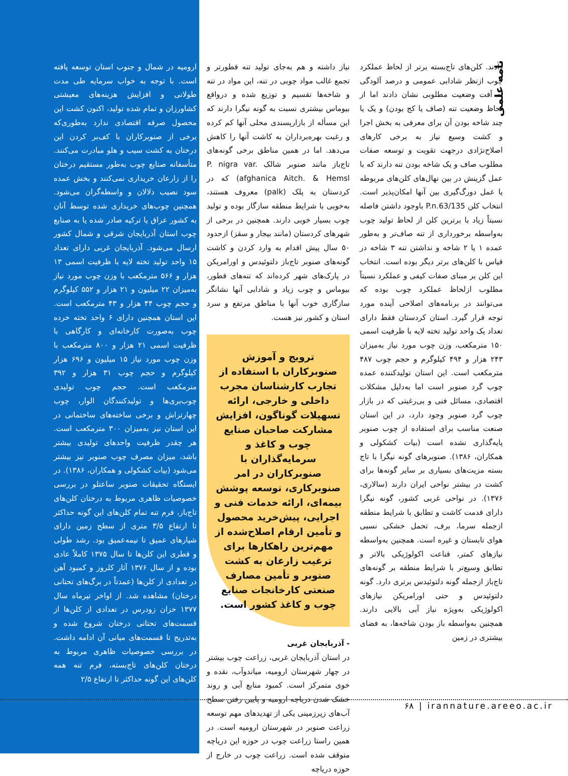نامه علمی
دادند. کلن‌های تاج‌بسته برتر از لحاظ عملکرد چوب ازنظر شادابی عمومی و درصد آلودگی به آفت وضعیت مطلوبی نشان دادند اما از لحاظ وضعیت تنه (صاف یا کج بودن) و یک یا چند شاخه بودن آن برای معرفی به بخش اجرا و کشت وسیع نیاز به برخی کارهای اصلاح‌نژادی درجهت تقویت و توسعه صفات مطلوب صاف و یک شاخه بودن تنه دارند که با عمل گزینش در بین نهال‌های کلن‌های مربوطه یا عمل دورگ‌گیری بین آنها امکان‌پذیر است. انتخاب کلن P.n.63/135 باوجود داشتن فاصله نسبتاً زیاد با برترین کلن از لحاظ تولید چوب به‌واسطه برخورداری از تنه صاف‌تر و به‌طور عمده ۱ یا ۲ شاخه و نداشتن تنه ۳ شاخه در قیاس با کلن‌های برتر دیگر بوده است. انتخاب این کلن بر مبنای صفات کیفی و عملکرد نسبتاً مطلوب ازلحاظ عملکرد چوب بوده که می‌توانند در برنامه‌های اصلاحی آینده مورد توجه قرار گیرد. استان کردستان فقط دارای تعداد یک واحد تولید تخته لایه با ظرفیت اسمی ۱۵۰ مترمکعب، وزن چوب مورد نیاز به‌میزان ۲۴۳ هزار و ۴۹۴ کیلوگرم و حجم چوب ۴۸۷ مترمکعب است. این استان تولیدکننده عمده چوب گرد صنوبر است اما به‌دلیل مشکلات اقتصادی، مسائل فنی و بی‌رغبتی که در بازار چوب گرد صنوبر وجود دارد، در این استان صنعت مناسب برای استفاده از چوب صنوبر پایه‌گذاری نشده است (بیات کشکولی و همکاران، ۱۳۸۶). صنوبرهای گونه نیگرا با تاج بسته مزیت‌های بسیاری بر سایر گونه‌ها برای کشت در بیشتر نواحی ایران دارند (سالاری، ۱۳۷۶). در نواحی غربی کشور، گونه نیگرا دارای قدمت کاشت و تطابق با شرایط منطقه ازجمله سرما، برف، تحمل خشکی نسبی هوای تابستان و غیره است. همچنین به‌واسطه نیازهای کمتر، قناعت اکولوژیکی بالاتر و تطابق وسیع‌تر با شرایط منطقه بر گونه‌های تاج‌باز ازجمله گونه دلتوئیدس برتری دارد. گونه دلتوئیدس و حتی اورامریکن نیازهای اکولوژیکی به‌ویژه نیاز آبی بالایی دارند. همچنین به‌واسطه باز بودن شاخه‌ها، به فضای بیشتری در زمین
نیاز داشته و هم به‌جای تولید تنه قطورتر و تجمع غالب مواد چوبی در تنه، این مواد در تنه و شاخه‌ها تقسیم و توزیع شده و درواقع بیوماس بیشتری نسبت به گونه نیگرا دارند که این مسأله از بازارپسندی محلی آنها کم کرده و رغبت بهره‌برداران به کاشت آنها را کاهش می‌دهد. اما در همین مناطق برخی گونه‌های تاج‌باز مانند صنوبر شالک P. nigra var. afghanica Aitch. & Hemsl) که در کردستان به پلک (palk) معروف هستند، به‌خوبی با شرایط منطقه سازگار بوده و تولید چوب بسیار خوبی دارند. همچنین در برخی از شهرهای کردستان (مانند بیجار و سقز) ازحدود ۵۰ سال پیش اقدام به وارد کردن و کاشت گونه‌های صنوبر تاج‌باز دلتوئیدس و اورامریکن در پارک‌های شهر کرده‌اند که تنه‌های قطور، بیوماس و چوب زیاد و شادابی آنها نشانگر سازگاری خوب آنها با مناطق مرتفع و سرد استان و کشور نیز هست.
ترویج و آموزش صنوبرکاران با استفاده از تجارب کارشناسان مجرب داخلی و خارجی، ارائه تسهیلات گوناگون، افزایش مشارکت صاحبان صنایع چوب و کاغذ و سرمایه‌گذاران با صنوبرکاران در امر صنوبرکاری، توسعه پوشش بیمه‌ای، ارائه خدمات فنی و اجرایی، پیش‌خرید محصول و تأمین ارقام اصلاح‌شده از مهم‌ترین راهکارها برای ترغیب زارعان به کشت صنوبر و تأمین مصارف صنعتی کارخانجات صنایع چوب و کاغذ کشور است.
- آذربایجان غربی
در استان آذربایجان غربی، زراعت چوب بیشتر در چهار شهرستان ارومیه، میاندوآب، نقده و خوی متمرکز است. کمبود منابع آبی و روند خشک شدن دریاچه ارومیه و پایین رفتن سطح آب‌های زیرزمینی یکی از تهدیدهای مهم توسعه زراعت صنوبر در شهرستان ارومیه است. در همین راستا زراعت چوب در حوزه این دریاچه متوقف شده است. زراعت چوب در خارج از حوزه دریاچه
ارومیه در شمال و جنوب استان توسعه یافته است. با توجه به خواب سرمایه طی مدت طولانی و افزایش هزینه‌های معیشتی کشاورزان و تمام شده تولید، اکنون کشت این محصول صرفه اقتصادی ندارد به‌طوری‌که برخی از صنوبرکاران با کف‌بر کردن این درختان به کشت سیب و هلو مبادرت می‌کنند. متأسفانه صنایع چوب به‌طور مستقیم درختان را از زارعان خریداری نمی‌کنند و بخش عمده سود نصیب دلالان و واسطه‌گران می‌شود. همچنین چوب‌های خریداری شده توسط آنان به کشور عراق یا ترکیه صادر شده یا به صنایع چوب استان آذربایجان شرقی و شمال کشور ارسال می‌شود. آذربایجان غربی دارای تعداد ۱۵ واحد تولید تخته لایه با ظرفیت اسمی ۱۳ هزار و ۵۶۶ مترمکعب با وزن چوب مورد نیاز به‌میزان ۲۲ میلیون و ۲۱ هزار و ۵۵۲ کیلوگرم و حجم چوب ۴۴ هزار و ۴۳ مترمکعب است. این استان همچنین دارای ۶ واحد تخته خرده چوب به‌صورت کارخانه‌ای و کارگاهی با ظرفیت اسمی ۲۱ هزار و ۸۰۰ مترمکعب با وزن چوب مورد نیاز ۱۵ میلیون و ۶۹۶ هزار کیلوگرم و حجم چوب ۳۱ هزار و ۳۹۲ مترمکعب است. حجم چوب تولیدی چوب‌بری‌ها و تولیدکنندگان الوار، چوب چهارتراش و برخی ساخته‌های ساختمانی در این استان نیز به‌میزان ۳۰۰ مترمکعب است. هر چقدر ظرفیت واحدهای تولیدی بیشتر باشد، میزان مصرف چوب صنوبر نیز بیشتر می‌شود (بیات کشکولی و همکاران، ۱۳۸۶). در ایستگاه تحقیقات صنوبر ساعتلو در بررسی خصوصیات ظاهری مربوط به درختان کلن‌های تاج‌باز، فرم تنه تمام کلن‌های این گونه حداکثر تا ارتفاع ۳/۵ متری از سطح زمین دارای شیارهای عمیق تا نیمه‌عمیق بود. رشد طولی و قطری این کلن‌ها تا سال ۱۳۷۵ کاملاً عادی بوده و از سال ۱۳۷۶ آثار کلروز و کمبود آهن در تعدادی از کلن‌ها (عمدتاً در برگ‌های تحتانی درختان) مشاهده شد. از اواخر تیرماه سال ۱۳۷۷ خزان زودرس در تعدادی از کلن‌ها از قسمت‌های تحتانی درختان شروع شده و به‌تدریج تا قسمت‌های میانی آن ادامه داشت. در بررسی خصوصیات ظاهری مربوط به درختان کلن‌های تاج‌بسته، فرم تنه همه کلن‌های این گونه حداکثر تا ارتفاع ۲/۵
۶۸ | irannature.areeo.ac.ir